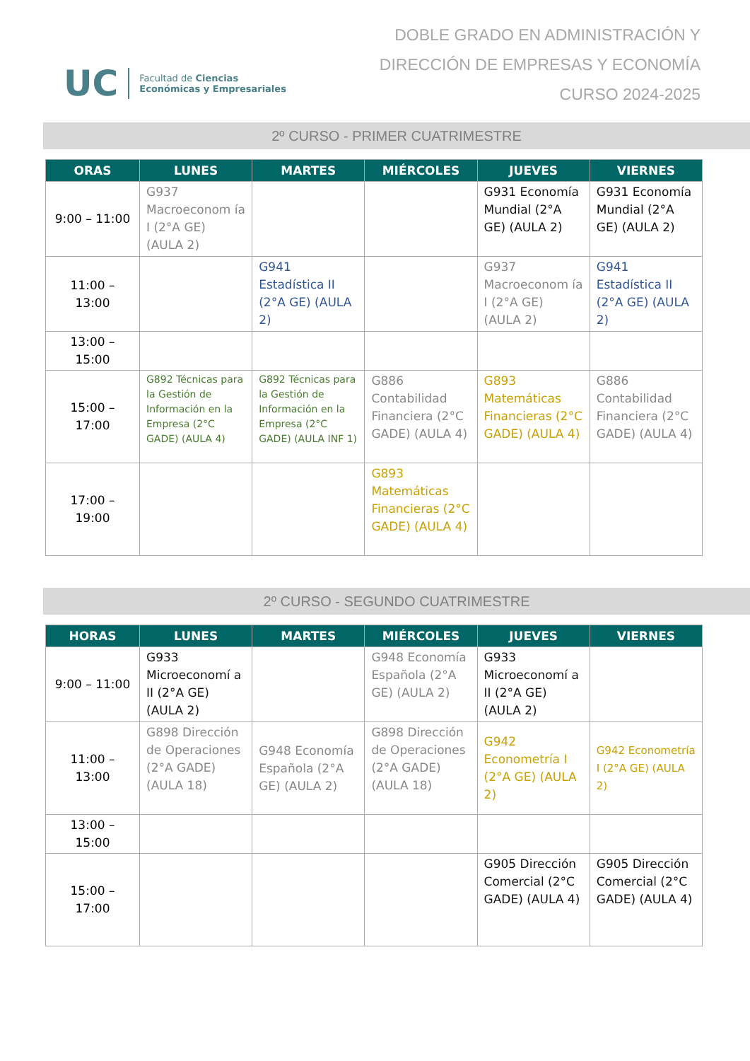UC
Facultad de Ciencias
Económicas y Empresariales
DOBLE GRADO EN ADMINISTRACIÓN Y
DIRECCIÓN DE EMPRESAS Y ECONOMÍA
CURSO 2024-2025
2º CURSO - PRIMER CUATRIMESTRE
| ORAS | LUNES | MARTES | MIÉRCOLES | JUEVES | VIERNES |
| --- | --- | --- | --- | --- | --- |
| 9:00 – 11:00 | G937 Macroeconom ía I (2°A GE) (AULA 2) | | | G931 Economía Mundial (2°A GE) (AULA 2) | G931 Economía Mundial (2°A GE) (AULA 2) |
| 11:00 – 13:00 | | G941 Estadística II (2°A GE) (AULA 2) | | G937 Macroeconom ía I (2°A GE) (AULA 2) | G941 Estadística II (2°A GE) (AULA 2) |
| 13:00 – 15:00 | | | | | |
| 15:00 – 17:00 | G892 Técnicas para la Gestión de Información en la Empresa (2°C GADE) (AULA 4) | G892 Técnicas para la Gestión de Información en la Empresa (2°C GADE) (AULA INF 1) | G886 Contabilidad Financiera (2°C GADE) (AULA 4) | G893 Matemáticas Financieras (2°C GADE) (AULA 4) | G886 Contabilidad Financiera (2°C GADE) (AULA 4) |
| 17:00 – 19:00 | | | G893 Matemáticas Financieras (2°C GADE) (AULA 4) | | |
2º CURSO - SEGUNDO CUATRIMESTRE
| HORAS | LUNES | MARTES | MIÉRCOLES | JUEVES | VIERNES |
| --- | --- | --- | --- | --- | --- |
| 9:00 – 11:00 | G933 Microeconomí a II (2°A GE) (AULA 2) | | G948 Economía Española (2°A GE) (AULA 2) | G933 Microeconomí a II (2°A GE) (AULA 2) | |
| 11:00 – 13:00 | G898 Dirección de Operaciones (2°A GADE) (AULA 18) | G948 Economía Española (2°A GE) (AULA 2) | G898 Dirección de Operaciones (2°A GADE) (AULA 18) | G942 Econometría I (2°A GE) (AULA 2) | G942 Econometría I (2°A GE) (AULA 2) |
| 13:00 – 15:00 | | | | | |
| 15:00 – 17:00 | | | | G905 Dirección Comercial (2°C GADE) (AULA 4) | G905 Dirección Comercial (2°C GADE) (AULA 4) |